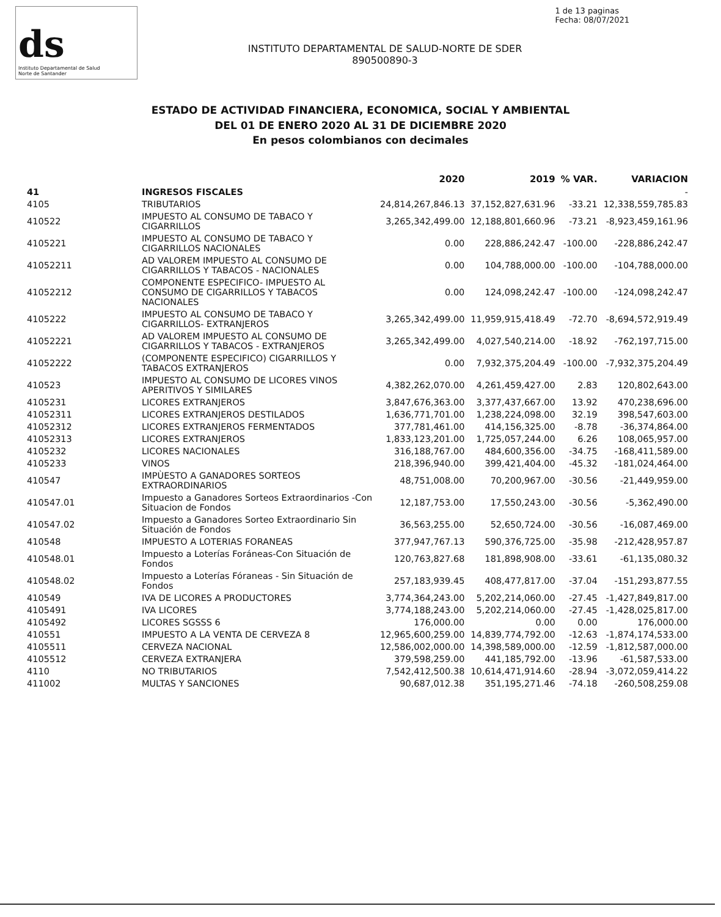ds
Instituto Departamental de Salud
Norte de Santander
1 de 13 paginas
Fecha: 08/07/2021
INSTITUTO DEPARTAMENTAL DE SALUD-NORTE DE SDER
890500890-3
ESTADO DE ACTIVIDAD FINANCIERA, ECONOMICA, SOCIAL Y AMBIENTAL
DEL 01 DE ENERO 2020 AL 31 DE DICIEMBRE 2020
En pesos colombianos con decimales
| | | 2020 | 2019 | % VAR. | VARIACION |
| --- | --- | --- | --- | --- | --- |
| 41 | INGRESOS FISCALES | | | | - |
| 4105 | TRIBUTARIOS | 24,814,267,846.13 | 37,152,827,631.96 | -33.21 | 12,338,559,785.83 |
| 410522 | IMPUESTO AL CONSUMO DE TABACO Y CIGARRILLOS | 3,265,342,499.00 | 12,188,801,660.96 | -73.21 | -8,923,459,161.96 |
| 4105221 | IMPUESTO AL CONSUMO DE TABACO Y CIGARRILLOS NACIONALES | 0.00 | 228,886,242.47 | -100.00 | -228,886,242.47 |
| 41052211 | AD VALOREM IMPUESTO AL CONSUMO DE CIGARRILLOS Y TABACOS - NACIONALES | 0.00 | 104,788,000.00 | -100.00 | -104,788,000.00 |
| 41052212 | COMPONENTE ESPECIFICO- IMPUESTO AL CONSUMO DE CIGARRILLOS Y TABACOS NACIONALES | 0.00 | 124,098,242.47 | -100.00 | -124,098,242.47 |
| 4105222 | IMPUESTO AL CONSUMO DE TABACO Y CIGARRILLOS- EXTRANJEROS | 3,265,342,499.00 | 11,959,915,418.49 | -72.70 | -8,694,572,919.49 |
| 41052221 | AD VALOREM IMPUESTO AL CONSUMO DE CIGARRILLOS Y TABACOS - EXTRANJEROS | 3,265,342,499.00 | 4,027,540,214.00 | -18.92 | -762,197,715.00 |
| 41052222 | (COMPONENTE ESPECIFICO) CIGARRILLOS Y TABACOS EXTRANJEROS | 0.00 | 7,932,375,204.49 | -100.00 | -7,932,375,204.49 |
| 410523 | IMPUESTO AL CONSUMO DE LICORES VINOS APERITIVOS Y SIMILARES | 4,382,262,070.00 | 4,261,459,427.00 | 2.83 | 120,802,643.00 |
| 4105231 | LICORES EXTRANJEROS | 3,847,676,363.00 | 3,377,437,667.00 | 13.92 | 470,238,696.00 |
| 41052311 | LICORES EXTRANJEROS DESTILADOS | 1,636,771,701.00 | 1,238,224,098.00 | 32.19 | 398,547,603.00 |
| 41052312 | LICORES EXTRANJEROS FERMENTADOS | 377,781,461.00 | 414,156,325.00 | -8.78 | -36,374,864.00 |
| 41052313 | LICORES EXTRANJEROS | 1,833,123,201.00 | 1,725,057,244.00 | 6.26 | 108,065,957.00 |
| 4105232 | LICORES NACIONALES | 316,188,767.00 | 484,600,356.00 | -34.75 | -168,411,589.00 |
| 4105233 | VINOS | 218,396,940.00 | 399,421,404.00 | -45.32 | -181,024,464.00 |
| 410547 | IMPÙESTO A GANADORES SORTEOS EXTRAORDINARIOS | 48,751,008.00 | 70,200,967.00 | -30.56 | -21,449,959.00 |
| 410547.01 | Impuesto a Ganadores Sorteos Extraordinarios -Con Situacion de Fondos | 12,187,753.00 | 17,550,243.00 | -30.56 | -5,362,490.00 |
| 410547.02 | Impuesto a Ganadores Sorteo Extraordinario Sin Situación de Fondos | 36,563,255.00 | 52,650,724.00 | -30.56 | -16,087,469.00 |
| 410548 | IMPUESTO A LOTERIAS FORANEAS | 377,947,767.13 | 590,376,725.00 | -35.98 | -212,428,957.87 |
| 410548.01 | Impuesto a Loterías Foráneas-Con Situación de Fondos | 120,763,827.68 | 181,898,908.00 | -33.61 | -61,135,080.32 |
| 410548.02 | Impuesto a Loterías Fóraneas - Sin Situación de Fondos | 257,183,939.45 | 408,477,817.00 | -37.04 | -151,293,877.55 |
| 410549 | IVA DE LICORES A PRODUCTORES | 3,774,364,243.00 | 5,202,214,060.00 | -27.45 | -1,427,849,817.00 |
| 4105491 | IVA LICORES | 3,774,188,243.00 | 5,202,214,060.00 | -27.45 | -1,428,025,817.00 |
| 4105492 | LICORES SGSSS 6 | 176,000.00 | 0.00 | 0.00 | 176,000.00 |
| 410551 | IMPUESTO A LA VENTA DE CERVEZA 8 | 12,965,600,259.00 | 14,839,774,792.00 | -12.63 | -1,874,174,533.00 |
| 4105511 | CERVEZA NACIONAL | 12,586,002,000.00 | 14,398,589,000.00 | -12.59 | -1,812,587,000.00 |
| 4105512 | CERVEZA EXTRANJERA | 379,598,259.00 | 441,185,792.00 | -13.96 | -61,587,533.00 |
| 4110 | NO TRIBUTARIOS | 7,542,412,500.38 | 10,614,471,914.60 | -28.94 | -3,072,059,414.22 |
| 411002 | MULTAS Y SANCIONES | 90,687,012.38 | 351,195,271.46 | -74.18 | -260,508,259.08 |